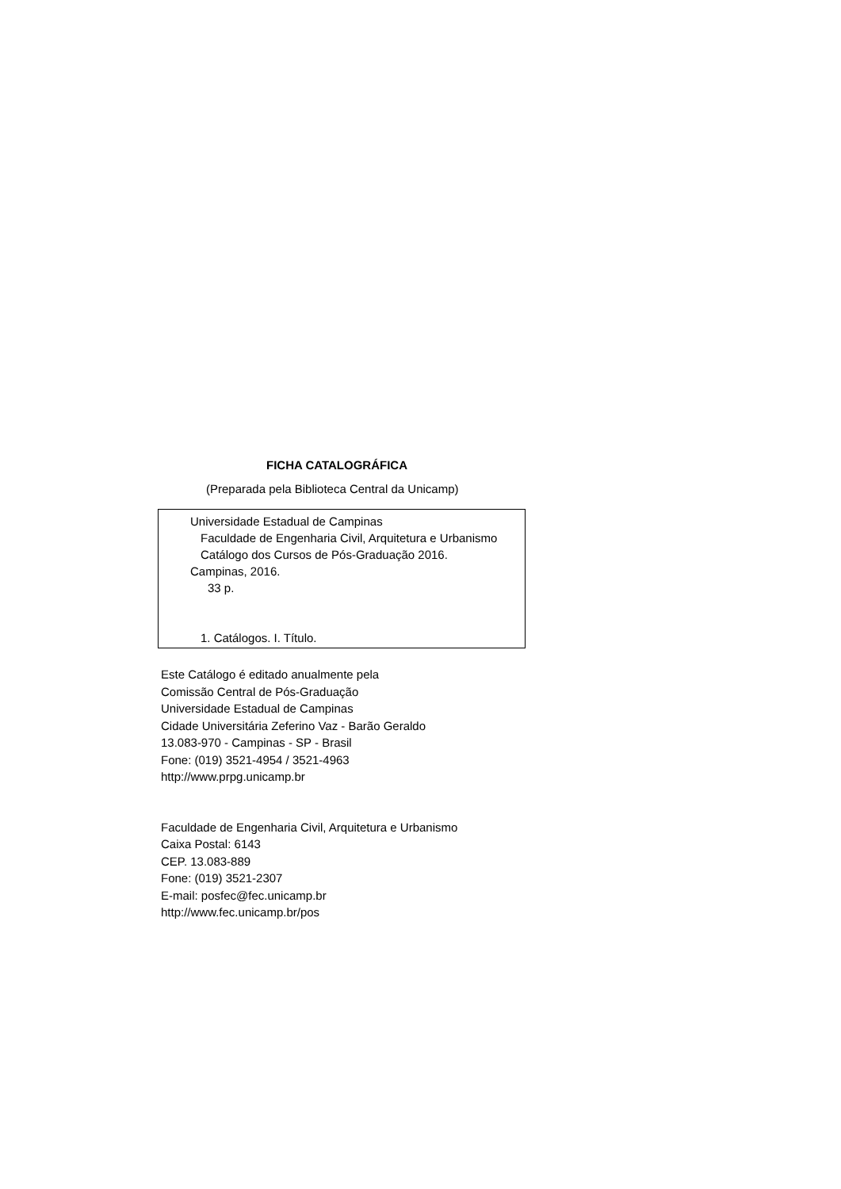FICHA CATALOGRÁFICA
(Preparada pela Biblioteca Central da Unicamp)
Universidade Estadual de Campinas
Faculdade de Engenharia Civil, Arquitetura e Urbanismo
Catálogo dos Cursos de Pós-Graduação 2016.
Campinas, 2016.
33 p.
1. Catálogos. I. Título.
Este Catálogo é editado anualmente pela
Comissão Central de Pós-Graduação
Universidade Estadual de Campinas
Cidade Universitária Zeferino Vaz - Barão Geraldo
13.083-970 - Campinas - SP - Brasil
Fone: (019) 3521-4954 / 3521-4963
http://www.prpg.unicamp.br
Faculdade de Engenharia Civil, Arquitetura e Urbanismo
Caixa Postal: 6143
CEP. 13.083-889
Fone: (019) 3521-2307
E-mail: posfec@fec.unicamp.br
http://www.fec.unicamp.br/pos